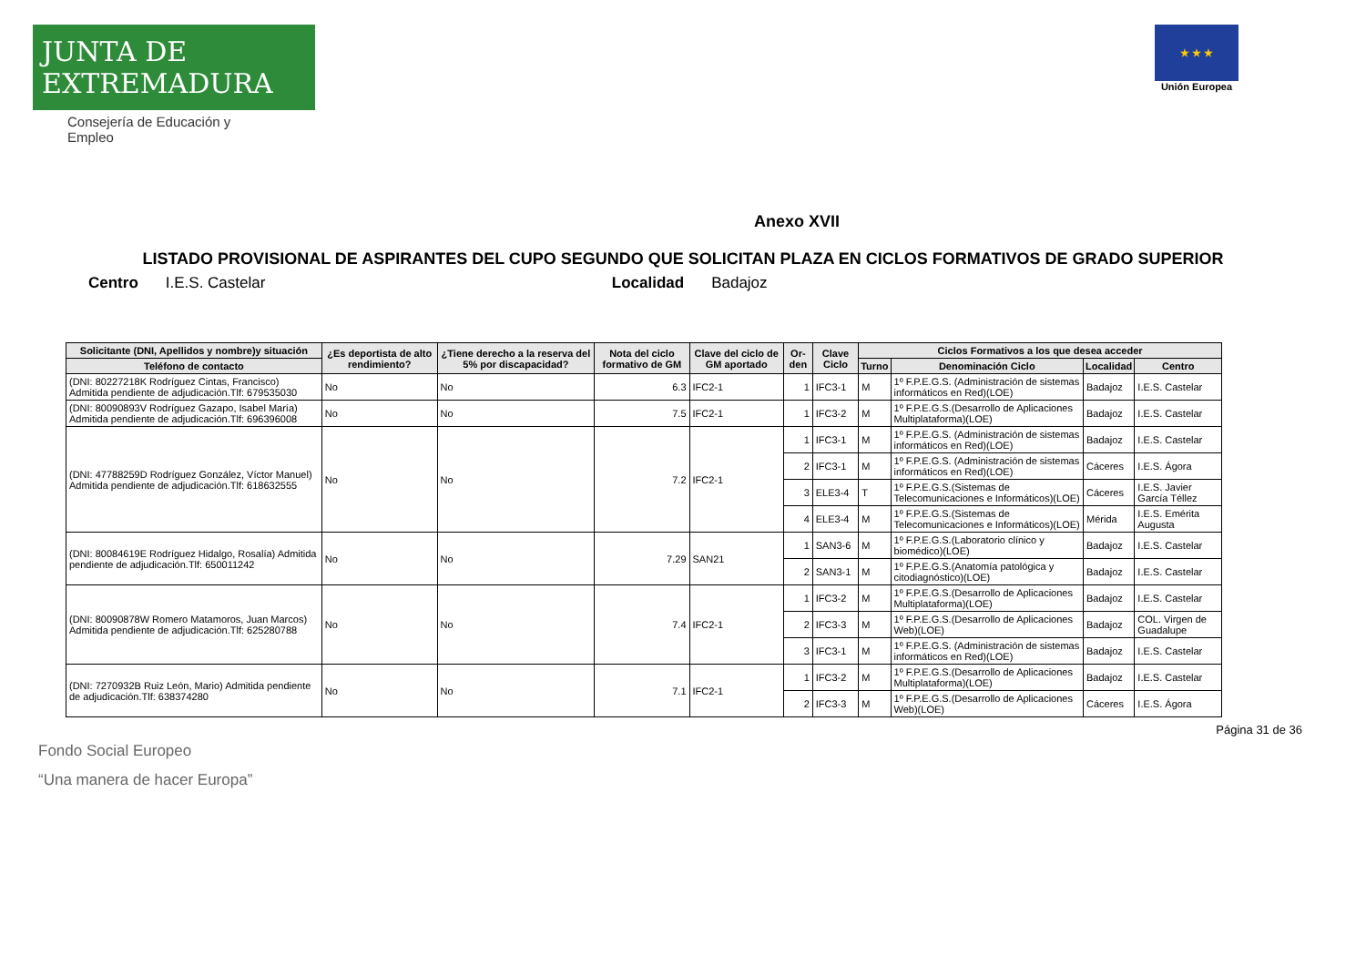JUNTA DE EXTREMADURA
Consejería de Educación y Empleo
★ ★ ★
Unión Europea
Anexo XVII
LISTADO PROVISIONAL DE ASPIRANTES DEL CUPO SEGUNDO QUE SOLICITAN PLAZA EN CICLOS FORMATIVOS DE GRADO SUPERIOR
Centro I.E.S. Castelar Localidad Badajoz
| Solicitante (DNI, Apellidos y nombre)y situación | ¿Es deportista de alto rendimiento? | ¿Tiene derecho a la reserva del 5% por discapacidad? | Nota del ciclo formativo de GM | Clave del ciclo de GM aportado | Or-den | Clave Ciclo | Ciclos Formativos a los que desea acceder | | | |
| --- | --- | --- | --- | --- | --- | --- | --- | --- | --- | --- |
| Teléfono de contacto | | | | | | | Turno | Denominación Ciclo | Localidad | Centro |
| (DNI: 80227218K Rodríguez Cintas, Francisco) Admitida pendiente de adjudicación.Tlf: 679535030 | No | No | 6.3 | IFC2-1 | 1 | IFC3-1 | M | 1º F.P.E.G.S. (Administración de sistemas informáticos en Red)(LOE) | Badajoz | I.E.S. Castelar |
| (DNI: 80090893V Rodríguez Gazapo, Isabel María) Admitida pendiente de adjudicación.Tlf: 696396008 | No | No | 7.5 | IFC2-1 | 1 | IFC3-2 | M | 1º F.P.E.G.S.(Desarrollo de Aplicaciones Multiplataforma)(LOE) | Badajoz | I.E.S. Castelar |
| (DNI: 47788259D Rodríguez González, Víctor Manuel) Admitida pendiente de adjudicación.Tlf: 618632555 | No | No | 7.2 | IFC2-1 | 1 | IFC3-1 | M | 1º F.P.E.G.S. (Administración de sistemas informáticos en Red)(LOE) | Badajoz | I.E.S. Castelar |
| | | | | | 2 | IFC3-1 | M | 1º F.P.E.G.S. (Administración de sistemas informáticos en Red)(LOE) | Cáceres | I.E.S. Ágora |
| | | | | | 3 | ELE3-4 | T | 1º F.P.E.G.S.(Sistemas de Telecomunicaciones e Informáticos)(LOE) | Cáceres | I.E.S. Javier García Téllez |
| | | | | | 4 | ELE3-4 | M | 1º F.P.E.G.S.(Sistemas de Telecomunicaciones e Informáticos)(LOE) | Mérida | I.E.S. Emérita Augusta |
| (DNI: 80084619E Rodríguez Hidalgo, Rosalía) Admitida pendiente de adjudicación.Tlf: 650011242 | No | No | 7.29 | SAN21 | 1 | SAN3-6 | M | 1º F.P.E.G.S.(Laboratorio clínico y biomédico)(LOE) | Badajoz | I.E.S. Castelar |
| | | | | | 2 | SAN3-1 | M | 1º F.P.E.G.S.(Anatomía patológica y citodiagnóstico)(LOE) | Badajoz | I.E.S. Castelar |
| (DNI: 80090878W Romero Matamoros, Juan Marcos) Admitida pendiente de adjudicación.Tlf: 625280788 | No | No | 7.4 | IFC2-1 | 1 | IFC3-2 | M | 1º F.P.E.G.S.(Desarrollo de Aplicaciones Multiplataforma)(LOE) | Badajoz | I.E.S. Castelar |
| | | | | | 2 | IFC3-3 | M | 1º F.P.E.G.S.(Desarrollo de Aplicaciones Web)(LOE) | Badajoz | COL. Virgen de Guadalupe |
| | | | | | 3 | IFC3-1 | M | 1º F.P.E.G.S. (Administración de sistemas informáticos en Red)(LOE) | Badajoz | I.E.S. Castelar |
| (DNI: 7270932B Ruiz León, Mario) Admitida pendiente de adjudicación.Tlf: 638374280 | No | No | 7.1 | IFC2-1 | 1 | IFC3-2 | M | 1º F.P.E.G.S.(Desarrollo de Aplicaciones Multiplataforma)(LOE) | Badajoz | I.E.S. Castelar |
| | | | | | 2 | IFC3-3 | M | 1º F.P.E.G.S.(Desarrollo de Aplicaciones Web)(LOE) | Cáceres | I.E.S. Ágora |
Página 31 de 36
Fondo Social Europeo
“Una manera de hacer Europa”